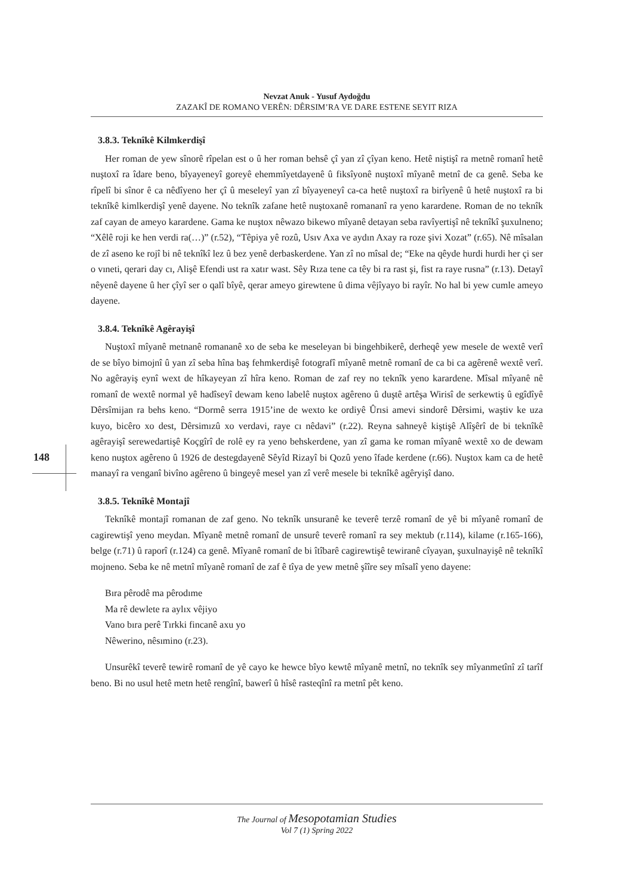Nevzat Anuk - Yusuf Aydoğdu
ZAZAKÎ DE ROMANO VERÊN: DÊRSIM’RA VE DARE ESTENE SEYIT RIZA
3.8.3. Teknîkê Kilmkerdişî
Her roman de yew sînorê rîpelan est o û her roman behsê çî yan zî çîyan keno. Hetê niştişî ra metnê romanî hetê nuştoxî ra îdare beno, bîyayeneyî goreyê ehemmîyetdayenê û fiksîyonê nuştoxî mîyanê metnî de ca genê. Seba ke rîpelî bi sînor ê ca nêdîyeno her çî û meseleyî yan zî bîyayeneyî ca-ca hetê nuştoxî ra birîyenê û hetê nuştoxî ra bi teknîkê kimlkerdişî yenê dayene. No teknîk zafane hetê nuştoxanê romananî ra yeno karardene. Roman de no teknîk zaf cayan de ameyo karardene. Gama ke nuştox nêwazo bikewo mîyanê detayan seba ravîyertişî nê teknîkî şuxulneno; “Xêlê roji ke hen verdi ra(…)” (r.52), “Têpiya yê rozû, Usıv Axa ve aydın Axay ra roze şivi Xozat” (r.65). Nê mîsalan de zî aseno ke rojî bi nê teknîkî lez û bez yenê derbaskerdene. Yan zî no mîsal de; “Eke na qêyde hurdi hurdi her çi ser o vıneti, qerari day cı, Alişê Efendi ust ra xatır wast. Sêy Rıza tene ca têy bi ra rast şi, fist ra raye rusna” (r.13). Detayî nêyenê dayene û her çîyî ser o qalî bîyê, qerar ameyo girewtene û dima vêjîyayo bi rayîr. No hal bi yew cumle ameyo dayene.
3.8.4. Teknîkê Agêrayişî
Nuştoxî mîyanê metnanê romananê xo de seba ke meseleyan bi bingehbikerê, derheqê yew mesele de wextê verî de se bîyo bimojnî û yan zî seba hîna baş fehmkerdişê fotografî mîyanê metnê romanî de ca bi ca agêrenê wextê verî. No agêrayiş eynî wext de hîkayeyan zî hîra keno. Roman de zaf rey no teknîk yeno karardene. Mîsal mîyanê nê romanî de wextê normal yê hadîseyî dewam keno labelê nuştox agêreno û duştê artêşa Wirisî de serkewtiş û egîdîyê Dêrsîmijan ra behs keno. “Dormê serra 1915’ine de wexto ke ordiyê Ûrısi amevi sindorê Dêrsimi, waştiv ke uza kuyo, bicêro xo dest, Dêrsimızû xo verdavi, raye cı nêdavi” (r.22). Reyna sahneyê kiştişê Alîşêrî de bi teknîkê agêrayişî serewedartişê Koçgîrî de rolê ey ra yeno behskerdene, yan zî gama ke roman mîyanê wextê xo de dewam keno nuştox agêreno û 1926 de destegdayenê Sêyîd Rizayî bi Qozû yeno îfade kerdene (r.66). Nuştox kam ca de hetê manayî ra venganî bivîno agêreno û bingeyê mesel yan zî verê mesele bi teknîkê agêryişî dano.
3.8.5. Teknîkê Montajî
Teknîkê montajî romanan de zaf geno. No teknîk unsuranê ke teverê terzê romanî de yê bi mîyanê romanî de cagirewtişî yeno meydan. Mîyanê metnê romanî de unsurê teverê romanî ra sey mektub (r.114), kilame (r.165-166), belge (r.71) û raporî (r.124) ca genê. Mîyanê romanî de bi îtîbarê cagirewtişê tewiranê cîyayan, şuxulnayişê nê teknîkî mojneno. Seba ke nê metnî mîyanê romanî de zaf ê tîya de yew metnê şîîre sey mîsalî yeno dayene:
Bıra pêrodê ma pêrodıme
Ma rê dewlete ra aylıx vêjiyo
Vano bıra perê Tırkki fincanê axu yo
Nêwerino, nêsımino (r.23).
Unsurêkî teverê tewirê romanî de yê cayo ke hewce bîyo kewtê mîyanê metnî, no teknîk sey mîyanmetînî zî tarîf beno. Bi no usul hetê metn hetê rengînî, bawerî û hîsê rasteqînî ra metnî pêt keno.
148
The Journal of Mesopotamian Studies
Vol 7 (1) Spring 2022